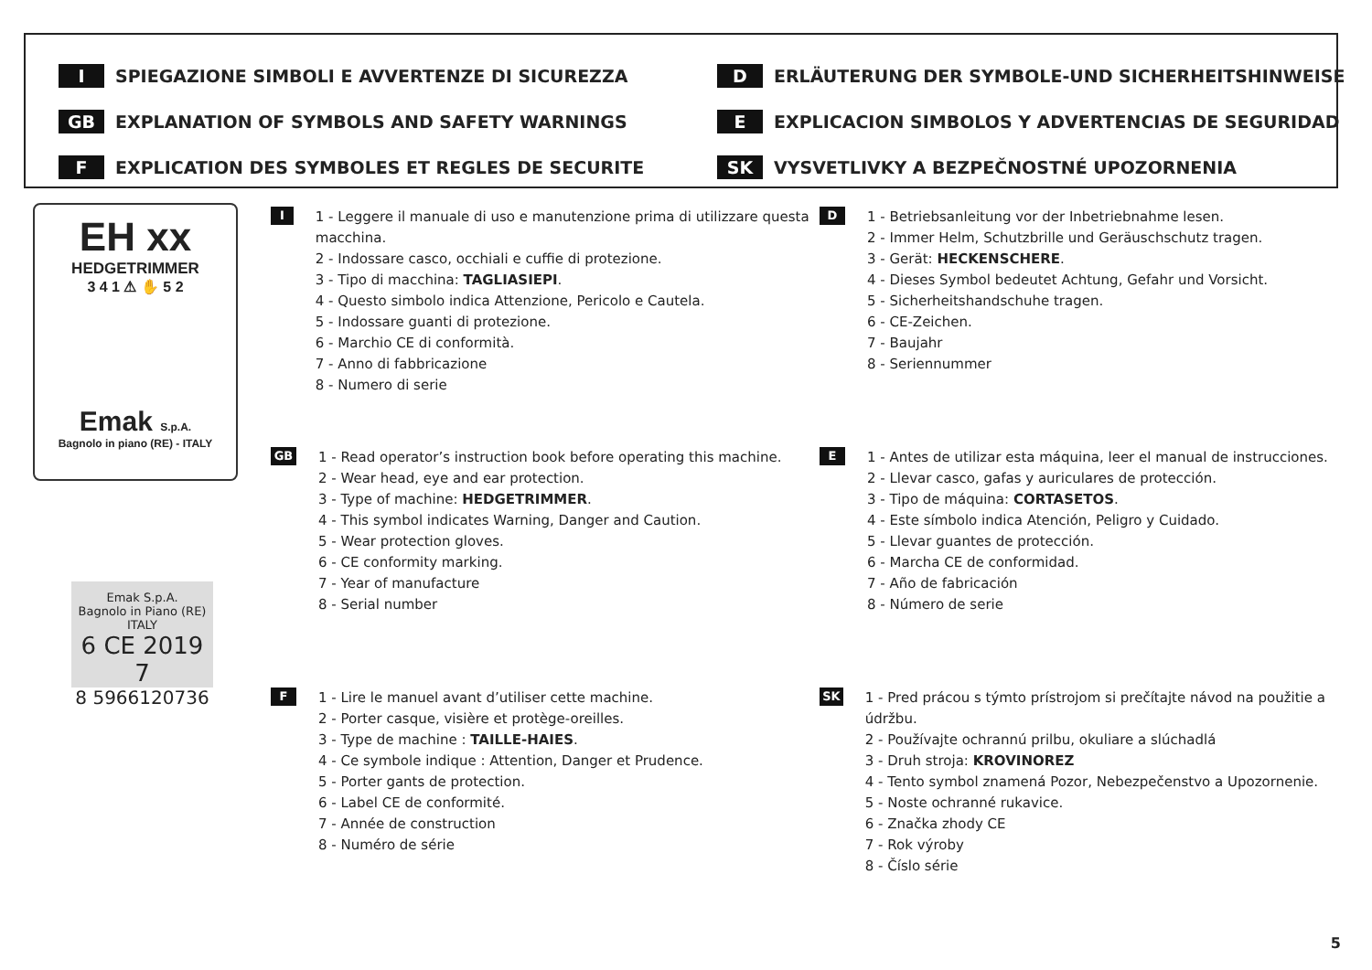I SPIEGAZIONE SIMBOLI E AVVERTENZE DI SICUREZZA
D ERLÄUTERUNG DER SYMBOLE-UND SICHERHEITSHINWEISE
GB EXPLANATION OF SYMBOLS AND SAFETY WARNINGS
E EXPLICACION SIMBOLOS Y ADVERTENCIAS DE SEGURIDAD
F EXPLICATION DES SYMBOLES ET REGLES DE SECURITE
SK VYSVETLIVKY A BEZPEČNOSTNÉ UPOZORNENIA
EH xx
HEDGETRIMMER
3 4 1 ⚠ ✋ 5 2
Emak S.p.A.
Bagnolo in piano (RE) - ITALY
Emak S.p.A.
Bagnolo in Piano (RE) ITALY
6 CE 2019 7
8 5966120736
I
1 - Leggere il manuale di uso e manutenzione prima di utilizzare questa macchina.
2 - Indossare casco, occhiali e cuffie di protezione.
3 - Tipo di macchina: TAGLIASIEPI.
4 - Questo simbolo indica Attenzione, Pericolo e Cautela.
5 - Indossare guanti di protezione.
6 - Marchio CE di conformità.
7 - Anno di fabbricazione
8 - Numero di serie
GB
1 - Read operator’s instruction book before operating this machine.
2 - Wear head, eye and ear protection.
3 - Type of machine: HEDGETRIMMER.
4 - This symbol indicates Warning, Danger and Caution.
5 - Wear protection gloves.
6 - CE conformity marking.
7 - Year of manufacture
8 - Serial number
F
1 - Lire le manuel avant d’utiliser cette machine.
2 - Porter casque, visière et protège-oreilles.
3 - Type de machine : TAILLE-HAIES.
4 - Ce symbole indique : Attention, Danger et Prudence.
5 - Porter gants de protection.
6 - Label CE de conformité.
7 - Année de construction
8 - Numéro de série
D
1 - Betriebsanleitung vor der Inbetriebnahme lesen.
2 - Immer Helm, Schutzbrille und Geräuschschutz tragen.
3 - Gerät: HECKENSCHERE.
4 - Dieses Symbol bedeutet Achtung, Gefahr und Vorsicht.
5 - Sicherheitshandschuhe tragen.
6 - CE-Zeichen.
7 - Baujahr
8 - Seriennummer
E
1 - Antes de utilizar esta máquina, leer el manual de instrucciones.
2 - Llevar casco, gafas y auriculares de protección.
3 - Tipo de máquina: CORTASETOS.
4 - Este símbolo indica Atención, Peligro y Cuidado.
5 - Llevar guantes de protección.
6 - Marcha CE de conformidad.
7 - Año de fabricación
8 - Número de serie
SK
1 - Pred prácou s týmto prístrojom si prečítajte návod na použitie a údržbu.
2 - Používajte ochrannú prilbu, okuliare a slúchadlá
3 - Druh stroja: KROVINOREZ
4 - Tento symbol znamená Pozor, Nebezpečenstvo a Upozornenie.
5 - Noste ochranné rukavice.
6 - Značka zhody CE
7 - Rok výroby
8 - Číslo série
5